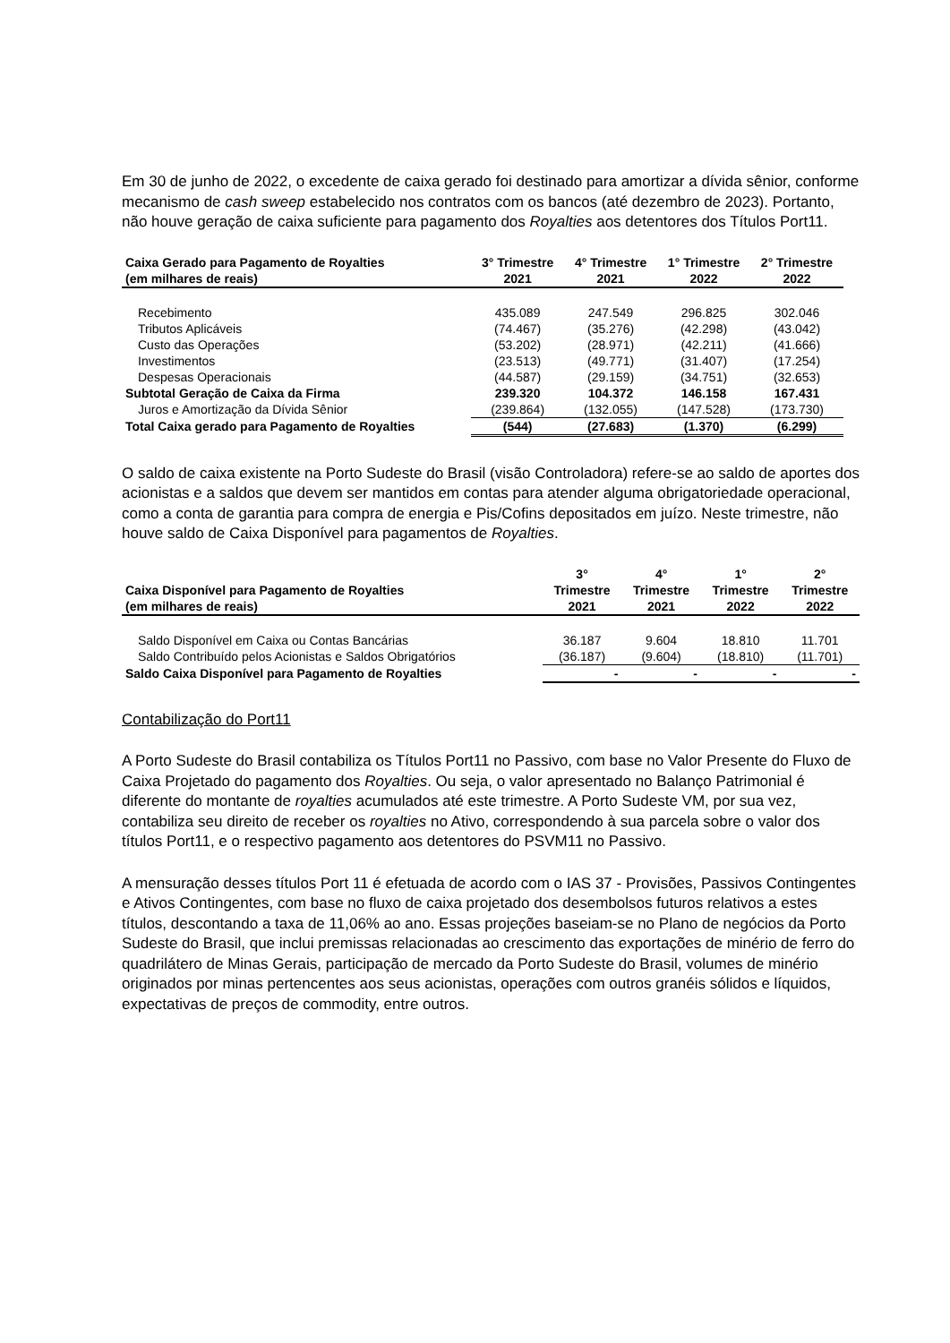Em 30 de junho de 2022, o excedente de caixa gerado foi destinado para amortizar a dívida sênior, conforme mecanismo de cash sweep estabelecido nos contratos com os bancos (até dezembro de 2023). Portanto, não houve geração de caixa suficiente para pagamento dos Royalties aos detentores dos Títulos Port11.
| Caixa Gerado para Pagamento de Royalties (em milhares de reais) | 3° Trimestre 2021 | 4° Trimestre 2021 | 1° Trimestre 2022 | 2° Trimestre 2022 |
| --- | --- | --- | --- | --- |
| Recebimento | 435.089 | 247.549 | 296.825 | 302.046 |
| Tributos Aplicáveis | (74.467) | (35.276) | (42.298) | (43.042) |
| Custo das Operações | (53.202) | (28.971) | (42.211) | (41.666) |
| Investimentos | (23.513) | (49.771) | (31.407) | (17.254) |
| Despesas Operacionais | (44.587) | (29.159) | (34.751) | (32.653) |
| Subtotal Geração de Caixa da Firma | 239.320 | 104.372 | 146.158 | 167.431 |
| Juros e Amortização da Dívida Sênior | (239.864) | (132.055) | (147.528) | (173.730) |
| Total Caixa gerado para Pagamento de Royalties | (544) | (27.683) | (1.370) | (6.299) |
O saldo de caixa existente na Porto Sudeste do Brasil (visão Controladora) refere-se ao saldo de aportes dos acionistas e a saldos que devem ser mantidos em contas para atender alguma obrigatoriedade operacional, como a conta de garantia para compra de energia e Pis/Cofins depositados em juízo. Neste trimestre, não houve saldo de Caixa Disponível para pagamentos de Royalties.
| Caixa Disponível para Pagamento de Royalties (em milhares de reais) | 3° Trimestre 2021 | 4° Trimestre 2021 | 1° Trimestre 2022 | 2° Trimestre 2022 |
| --- | --- | --- | --- | --- |
| Saldo Disponível em Caixa ou Contas Bancárias | 36.187 | 9.604 | 18.810 | 11.701 |
| Saldo Contribuído pelos Acionistas e Saldos Obrigatórios | (36.187) | (9.604) | (18.810) | (11.701) |
| Saldo Caixa Disponível para Pagamento de Royalties | - | - | - | - |
Contabilização do Port11
A Porto Sudeste do Brasil contabiliza os Títulos Port11 no Passivo, com base no Valor Presente do Fluxo de Caixa Projetado do pagamento dos Royalties. Ou seja, o valor apresentado no Balanço Patrimonial é diferente do montante de royalties acumulados até este trimestre. A Porto Sudeste VM, por sua vez, contabiliza seu direito de receber os royalties no Ativo, correspondendo à sua parcela sobre o valor dos títulos Port11, e o respectivo pagamento aos detentores do PSVM11 no Passivo.
A mensuração desses títulos Port 11 é efetuada de acordo com o IAS 37 - Provisões, Passivos Contingentes e Ativos Contingentes, com base no fluxo de caixa projetado dos desembolsos futuros relativos a estes títulos, descontando a taxa de 11,06% ao ano. Essas projeções baseiam-se no Plano de negócios da Porto Sudeste do Brasil, que inclui premissas relacionadas ao crescimento das exportações de minério de ferro do quadrilátero de Minas Gerais, participação de mercado da Porto Sudeste do Brasil, volumes de minério originados por minas pertencentes aos seus acionistas, operações com outros granéis sólidos e líquidos, expectativas de preços de commodity, entre outros.